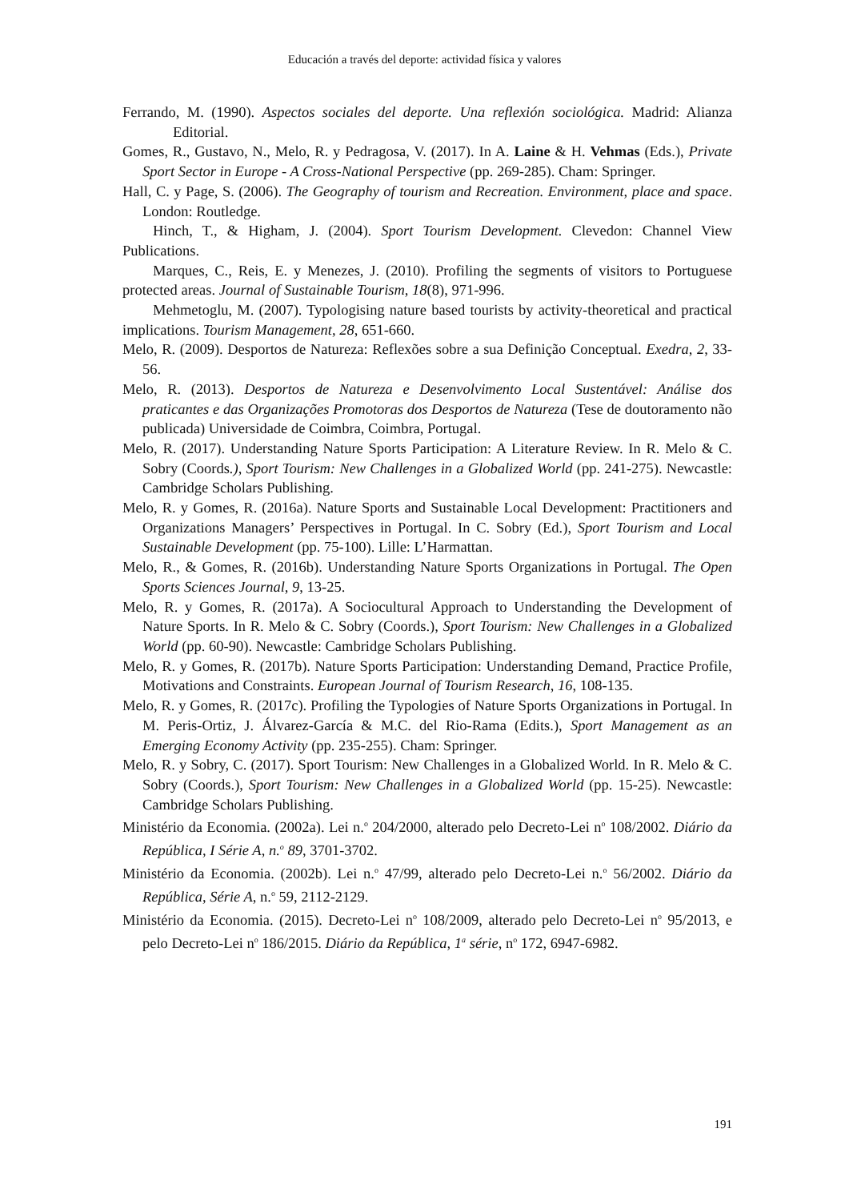Educación a través del deporte: actividad física y valores
Ferrando, M. (1990). Aspectos sociales del deporte. Una reflexión sociológica. Madrid: Alianza Editorial.
Gomes, R., Gustavo, N., Melo, R. y Pedragosa, V. (2017). In A. Laine & H. Vehmas (Eds.), Private Sport Sector in Europe - A Cross-National Perspective (pp. 269-285). Cham: Springer.
Hall, C. y Page, S. (2006). The Geography of tourism and Recreation. Environment, place and space. London: Routledge.
Hinch, T., & Higham, J. (2004). Sport Tourism Development. Clevedon: Channel View Publications.
Marques, C., Reis, E. y Menezes, J. (2010). Profiling the segments of visitors to Portuguese protected areas. Journal of Sustainable Tourism, 18(8), 971-996.
Mehmetoglu, M. (2007). Typologising nature based tourists by activity-theoretical and practical implications. Tourism Management, 28, 651-660.
Melo, R. (2009). Desportos de Natureza: Reflexões sobre a sua Definição Conceptual. Exedra, 2, 33-56.
Melo, R. (2013). Desportos de Natureza e Desenvolvimento Local Sustentável: Análise dos praticantes e das Organizações Promotoras dos Desportos de Natureza (Tese de doutoramento não publicada) Universidade de Coimbra, Coimbra, Portugal.
Melo, R. (2017). Understanding Nature Sports Participation: A Literature Review. In R. Melo & C. Sobry (Coords.), Sport Tourism: New Challenges in a Globalized World (pp. 241-275). Newcastle: Cambridge Scholars Publishing.
Melo, R. y Gomes, R. (2016a). Nature Sports and Sustainable Local Development: Practitioners and Organizations Managers’ Perspectives in Portugal. In C. Sobry (Ed.), Sport Tourism and Local Sustainable Development (pp. 75-100). Lille: L’Harmattan.
Melo, R., & Gomes, R. (2016b). Understanding Nature Sports Organizations in Portugal. The Open Sports Sciences Journal, 9, 13-25.
Melo, R. y Gomes, R. (2017a). A Sociocultural Approach to Understanding the Development of Nature Sports. In R. Melo & C. Sobry (Coords.), Sport Tourism: New Challenges in a Globalized World (pp. 60-90). Newcastle: Cambridge Scholars Publishing.
Melo, R. y Gomes, R. (2017b). Nature Sports Participation: Understanding Demand, Practice Profile, Motivations and Constraints. European Journal of Tourism Research, 16, 108-135.
Melo, R. y Gomes, R. (2017c). Profiling the Typologies of Nature Sports Organizations in Portugal. In M. Peris-Ortiz, J. Álvarez-García & M.C. del Rio-Rama (Edits.), Sport Management as an Emerging Economy Activity (pp. 235-255). Cham: Springer.
Melo, R. y Sobry, C. (2017). Sport Tourism: New Challenges in a Globalized World. In R. Melo & C. Sobry (Coords.), Sport Tourism: New Challenges in a Globalized World (pp. 15-25). Newcastle: Cambridge Scholars Publishing.
Ministério da Economia. (2002a). Lei n.<sup>o</sup> 204/2000, alterado pelo Decreto-Lei n<sup>o</sup> 108/2002. Diário da República, I Série A, n.<sup>o</sup> 89, 3701-3702.
Ministério da Economia. (2002b). Lei n.<sup>o</sup> 47/99, alterado pelo Decreto-Lei n.<sup>o</sup> 56/2002. Diário da República, Série A, n.<sup>o</sup> 59, 2112-2129.
Ministério da Economia. (2015). Decreto-Lei n<sup>o</sup> 108/2009, alterado pelo Decreto-Lei n<sup>o</sup> 95/2013, e pelo Decreto-Lei n<sup>o</sup> 186/2015. Diário da República, 1<sup>a</sup> série, n<sup>o</sup> 172, 6947-6982.
191